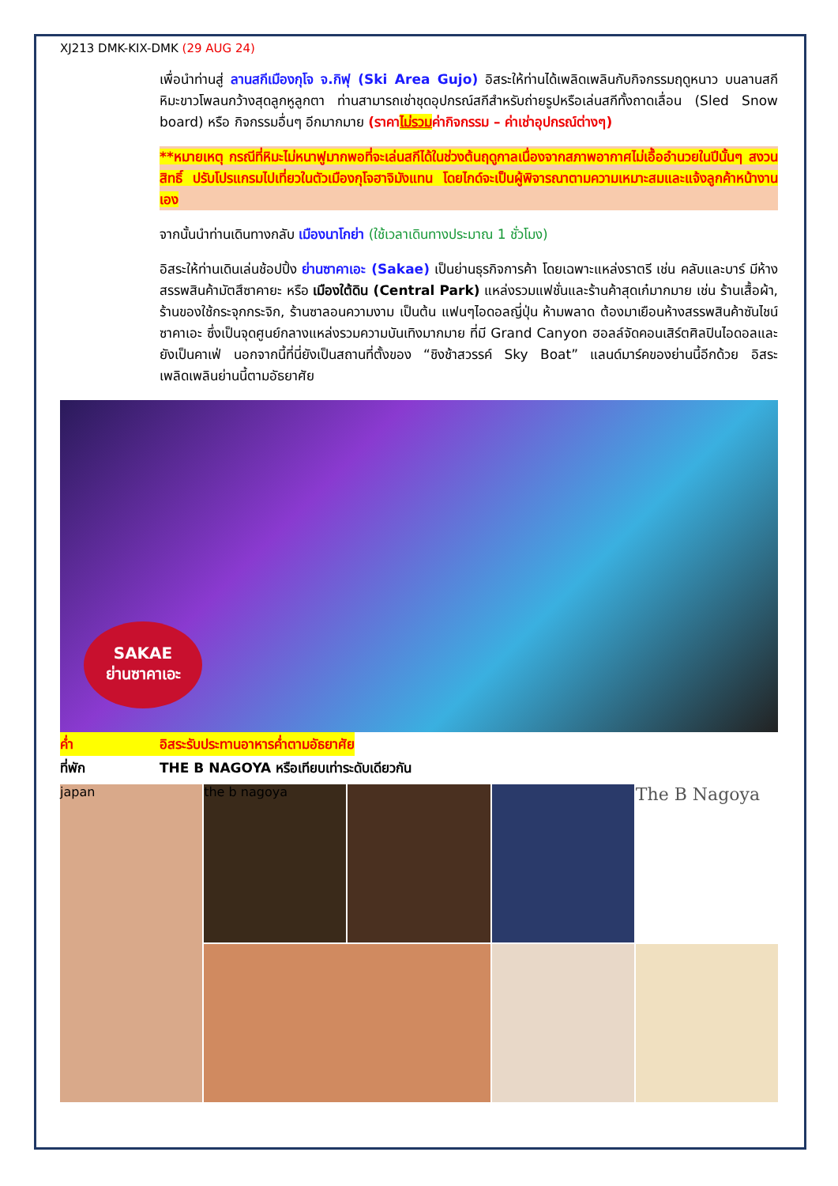XJ213 DMK-KIX-DMK (29 AUG 24)
เพื่อนำท่านสู่ ลานสกีเมืองกุโจ จ.กิฟุ (Ski Area Gujo) อิสระให้ท่านได้เพลิดเพลินกับกิจกรรมฤดูหนาว บนลานสกีหิมะขาวโพลนกว้างสุดลูกหูลูกตา ท่านสามารถเช่าชุดอุปกรณ์สกีสำหรับถ่ายรูปหรือเล่นสกีทั้งถาดเลื่อน (Sled Snow board) หรือ กิจกรรมอื่นๆ อีกมากมาย (ราคาไม่รวมค่ากิจกรรม – ค่าเช่าอุปกรณ์ต่างๆ)
**หมายเหตุ กรณีที่หิมะไม่หนาฟูมากพอที่จะเล่นสกีได้ในช่วงต้นฤดูกาลเนื่องจากสภาพอากาศไม่เอื้ออำนวยในปีนั้นๆ สงวนสิทธิ์ ปรับโปรแกรมไปเที่ยวในตัวเมืองกุโจฮาจิมังแทน โดยไกด์จะเป็นผู้พิจารณาตามความเหมาะสมและแจ้งลูกค้าหน้างานเอง
จากนั้นนำท่านเดินทางกลับ เมืองนาโกย่า (ใช้เวลาเดินทางประมาณ 1 ชั่วโมง)
อิสระให้ท่านเดินเล่นช้อปปิ้ง ย่านซาคาเอะ (Sakae) เป็นย่านธุรกิจการค้า โดยเฉพาะแหล่งราตรี เช่น คลับและบาร์ มีห้างสรรพสินค้ามัตสึซาคายะ หรือ เมืองใต้ดิน (Central Park) แหล่งรวมแฟชั่นและร้านค้าสุดเก๋มากมาย เช่น ร้านเสื้อผ้า, ร้านของใช้กระจุกกระจิก, ร้านซาลอนความงาม เป็นต้น แฟนๆไอดอลญี่ปุ่น ห้ามพลาด ต้องมาเยือนห้างสรรพสินค้าซันไชน์ ซาคาเอะ ซึ่งเป็นจุดศูนย์กลางแหล่งรวมความบันเทิงมากมาย ที่มี Grand Canyon ฮอลล์จัดคอนเสิร์ตศิลปินไอดอลและยังเป็นคาเฟ่ นอกจากนี้ที่นี่ยังเป็นสถานที่ตั้งของ “ชิงช้าสวรรค์ Sky Boat” แลนด์มาร์คของย่านนี้อีกด้วย อิสระเพลิดเพลินย่านนี้ตามอัธยาศัย
SAKAE
ย่านซาคาเอะ
ค่ำ อิสระรับประทานอาหารค่ำตามอัธยาศัย
ที่พัก THE B NAGOYA หรือเทียบเท่าระดับเดียวกัน
japan
the b nagoya
The B Nagoya